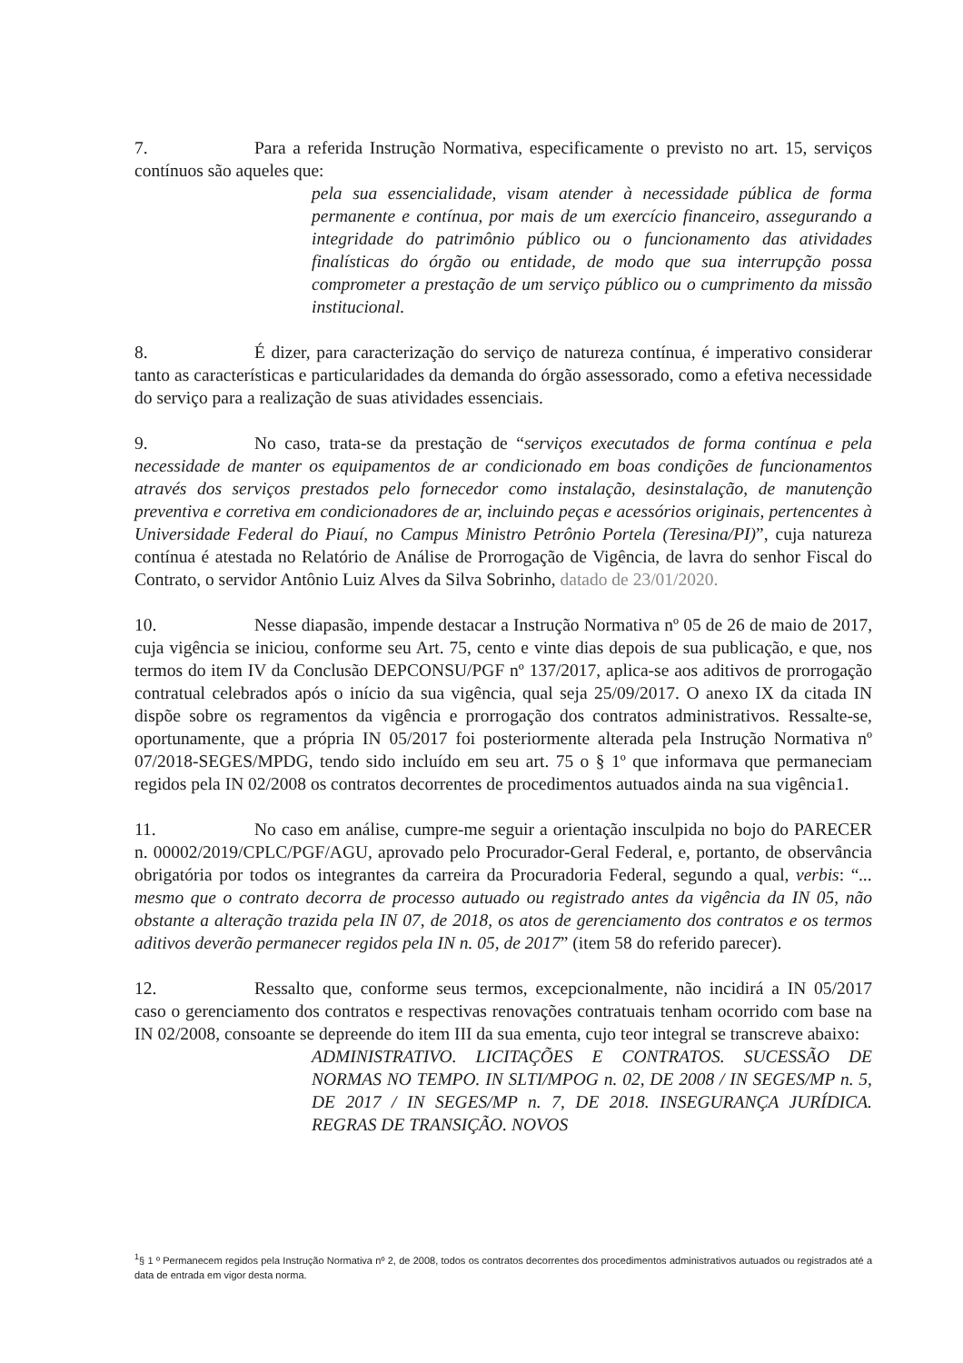7. Para a referida Instrução Normativa, especificamente o previsto no art. 15, serviços contínuos são aqueles que:
pela sua essencialidade, visam atender à necessidade pública de forma permanente e contínua, por mais de um exercício financeiro, assegurando a integridade do patrimônio público ou o funcionamento das atividades finalísticas do órgão ou entidade, de modo que sua interrupção possa comprometer a prestação de um serviço público ou o cumprimento da missão institucional.
8. É dizer, para caracterização do serviço de natureza contínua, é imperativo considerar tanto as características e particularidades da demanda do órgão assessorado, como a efetiva necessidade do serviço para a realização de suas atividades essenciais.
9. No caso, trata-se da prestação de “serviços executados de forma contínua e pela necessidade de manter os equipamentos de ar condicionado em boas condições de funcionamentos através dos serviços prestados pelo fornecedor como instalação, desinstalação, de manutenção preventiva e corretiva em condicionadores de ar, incluindo peças e acessórios originais, pertencentes à Universidade Federal do Piauí, no Campus Ministro Petrônio Portela (Teresina/PI)”, cuja natureza contínua é atestada no Relatório de Análise de Prorrogação de Vigência, de lavra do senhor Fiscal do Contrato, o servidor Antônio Luiz Alves da Silva Sobrinho, datado de 23/01/2020.
10. Nesse diapasão, impende destacar a Instrução Normativa nº 05 de 26 de maio de 2017, cuja vigência se iniciou, conforme seu Art. 75, cento e vinte dias depois de sua publicação, e que, nos termos do item IV da Conclusão DEPCONSU/PGF nº 137/2017, aplica-se aos aditivos de prorrogação contratual celebrados após o início da sua vigência, qual seja 25/09/2017. O anexo IX da citada IN dispõe sobre os regramentos da vigência e prorrogação dos contratos administrativos. Ressalte-se, oportunamente, que a própria IN 05/2017 foi posteriormente alterada pela Instrução Normativa nº 07/2018-SEGES/MPDG, tendo sido incluído em seu art. 75 o § 1º que informava que permaneciam regidos pela IN 02/2008 os contratos decorrentes de procedimentos autuados ainda na sua vigência1.
11. No caso em análise, cumpre-me seguir a orientação insculpida no bojo do PARECER n. 00002/2019/CPLC/PGF/AGU, aprovado pelo Procurador-Geral Federal, e, portanto, de observância obrigatória por todos os integrantes da carreira da Procuradoria Federal, segundo a qual, verbis: “... mesmo que o contrato decorra de processo autuado ou registrado antes da vigência da IN 05, não obstante a alteração trazida pela IN 07, de 2018, os atos de gerenciamento dos contratos e os termos aditivos deverão permanecer regidos pela IN n. 05, de 2017” (item 58 do referido parecer).
12. Ressalto que, conforme seus termos, excepcionalmente, não incidirá a IN 05/2017 caso o gerenciamento dos contratos e respectivas renovações contratuais tenham ocorrido com base na IN 02/2008, consoante se depreende do item III da sua ementa, cujo teor integral se transcreve abaixo:
ADMINISTRATIVO. LICITAÇÕES E CONTRATOS. SUCESSÃO DE NORMAS NO TEMPO. IN SLTI/MPOG n. 02, DE 2008 / IN SEGES/MP n. 5, DE 2017 / IN SEGES/MP n. 7, DE 2018. INSEGURANÇA JURÍDICA. REGRAS DE TRANSIÇÃO. NOVOS
<sup>1</sup> § 1 º Permanecem regidos pela Instrução Normativa nº 2, de 2008, todos os contratos decorrentes dos procedimentos administrativos autuados ou registrados até a data de entrada em vigor desta norma.